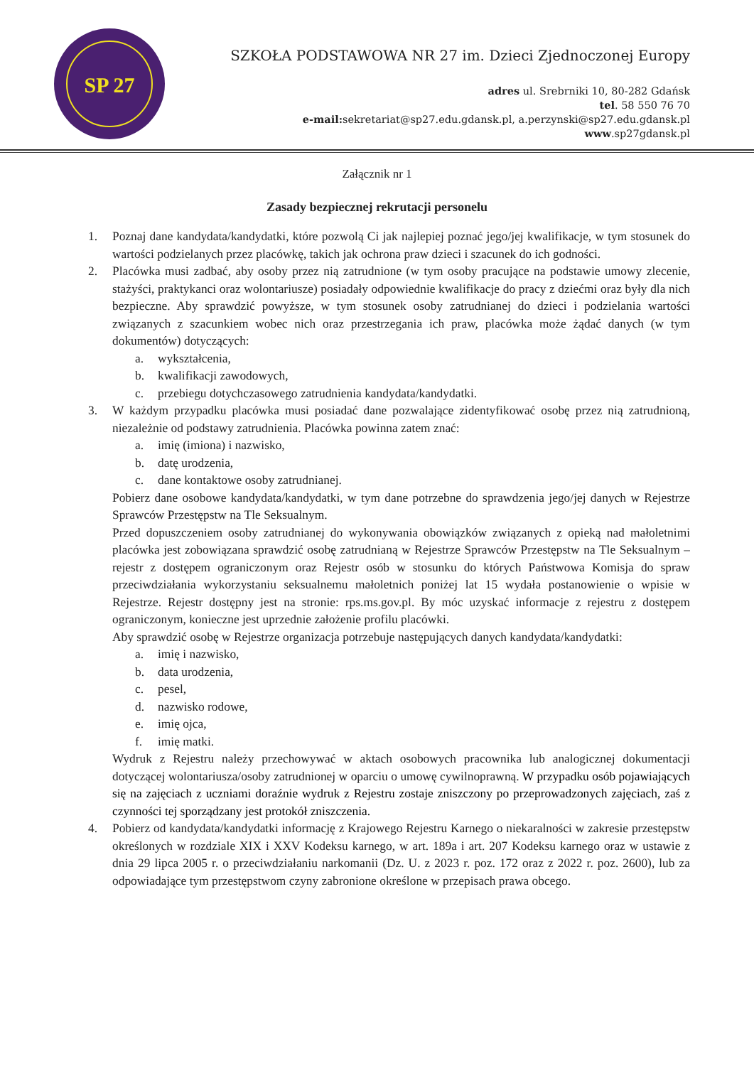SP 27
SZKOŁA PODSTAWOWA NR 27 im. Dzieci Zjednoczonej Europy
adres ul. Srebrniki 10, 80-282 Gdańsk
tel. 58 550 76 70
e-mail: sekretariat@sp27.edu.gdansk.pl, a.perzynski@sp27.edu.gdansk.pl
www.sp27gdansk.pl
Załącznik nr 1
Zasady bezpiecznej rekrutacji personelu
1. Poznaj dane kandydata/kandydatki, które pozwolą Ci jak najlepiej poznać jego/jej kwalifikacje, w tym stosunek do wartości podzielanych przez placówkę, takich jak ochrona praw dzieci i szacunek do ich godności.
2. Placówka musi zadbać, aby osoby przez nią zatrudnione (w tym osoby pracujące na podstawie umowy zlecenie, stażyści, praktykanci oraz wolontariusze) posiadały odpowiednie kwalifikacje do pracy z dziećmi oraz były dla nich bezpieczne. Aby sprawdzić powyższe, w tym stosunek osoby zatrudnianej do dzieci i podzielania wartości związanych z szacunkiem wobec nich oraz przestrzegania ich praw, placówka może żądać danych (w tym dokumentów) dotyczących:
a. wykształcenia,
b. kwalifikacji zawodowych,
c. przebiegu dotychczasowego zatrudnienia kandydata/kandydatki.
3. W każdym przypadku placówka musi posiadać dane pozwalające zidentyfikować osobę przez nią zatrudnioną, niezależnie od podstawy zatrudnienia. Placówka powinna zatem znać:
a. imię (imiona) i nazwisko,
b. datę urodzenia,
c. dane kontaktowe osoby zatrudnianej.
Pobierz dane osobowe kandydata/kandydatki, w tym dane potrzebne do sprawdzenia jego/jej danych w Rejestrze Sprawców Przestępstw na Tle Seksualnym.
Przed dopuszczeniem osoby zatrudnianej do wykonywania obowiązków związanych z opieką nad małoletnimi placówka jest zobowiązana sprawdzić osobę zatrudnianą w Rejestrze Sprawców Przestępstw na Tle Seksualnym – rejestr z dostępem ograniczonym oraz Rejestr osób w stosunku do których Państwowa Komisja do spraw przeciwdziałania wykorzystaniu seksualnemu małoletnich poniżej lat 15 wydała postanowienie o wpisie w Rejestrze. Rejestr dostępny jest na stronie: rps.ms.gov.pl. By móc uzyskać informacje z rejestru z dostępem ograniczonym, konieczne jest uprzednie założenie profilu placówki.
Aby sprawdzić osobę w Rejestrze organizacja potrzebuje następujących danych kandydata/kandydatki:
a. imię i nazwisko,
b. data urodzenia,
c. pesel,
d. nazwisko rodowe,
e. imię ojca,
f. imię matki.
Wydruk z Rejestru należy przechowywać w aktach osobowych pracownika lub analogicznej dokumentacji dotyczącej wolontariusza/osoby zatrudnionej w oparciu o umowę cywilnoprawną. W przypadku osób pojawiających się na zajęciach z uczniami doraźnie wydruk z Rejestru zostaje zniszczony po przeprowadzonych zajęciach, zaś z czynności tej sporządzany jest protokół zniszczenia.
4. Pobierz od kandydata/kandydatki informację z Krajowego Rejestru Karnego o niekaralności w zakresie przestępstw określonych w rozdziale XIX i XXV Kodeksu karnego, w art. 189a i art. 207 Kodeksu karnego oraz w ustawie z dnia 29 lipca 2005 r. o przeciwdziałaniu narkomanii (Dz. U. z 2023 r. poz. 172 oraz z 2022 r. poz. 2600), lub za odpowiadające tym przestępstwom czyny zabronione określone w przepisach prawa obcego.